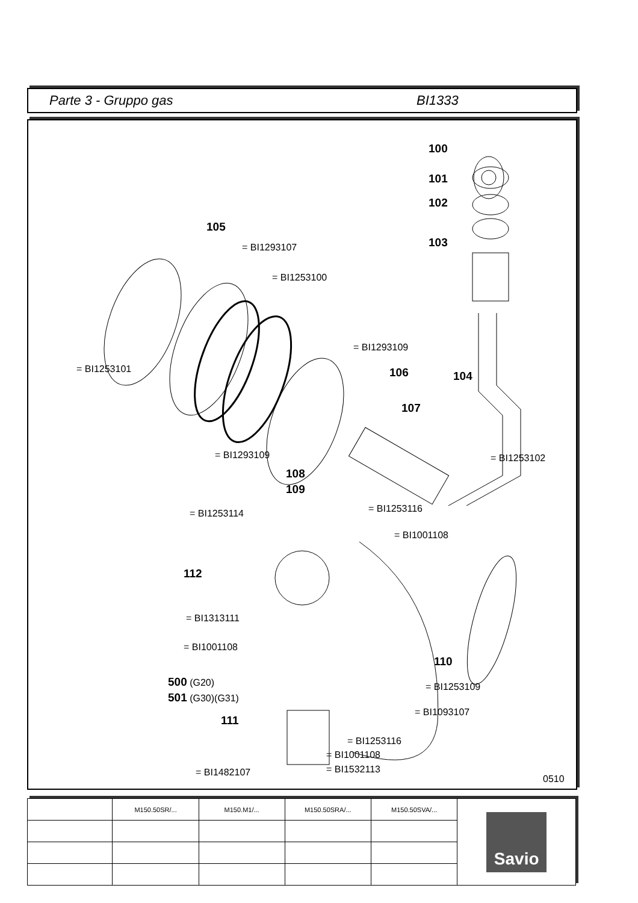Parte 3 - Gruppo gas BI1333
100
101
102
105
103 = BI1293107
= BI1253100
= BI1293109
= BI1253101 106 104
107
= BI1293109 = BI1253102
108
109
= BI1253116 = BI1253114
= BI1001108
112
= BI1313111
= BI1001108
110
500 (G20)
501 (G30)(G31)
= BI1253109
= BI1093107
111
= BI1253116
= BI1001108
= BI1532113 = BI1482107
0510
| | M150.50SR/... | M150.M1/... | M150.50SRA/... | M150.50SVA/... | Savio |